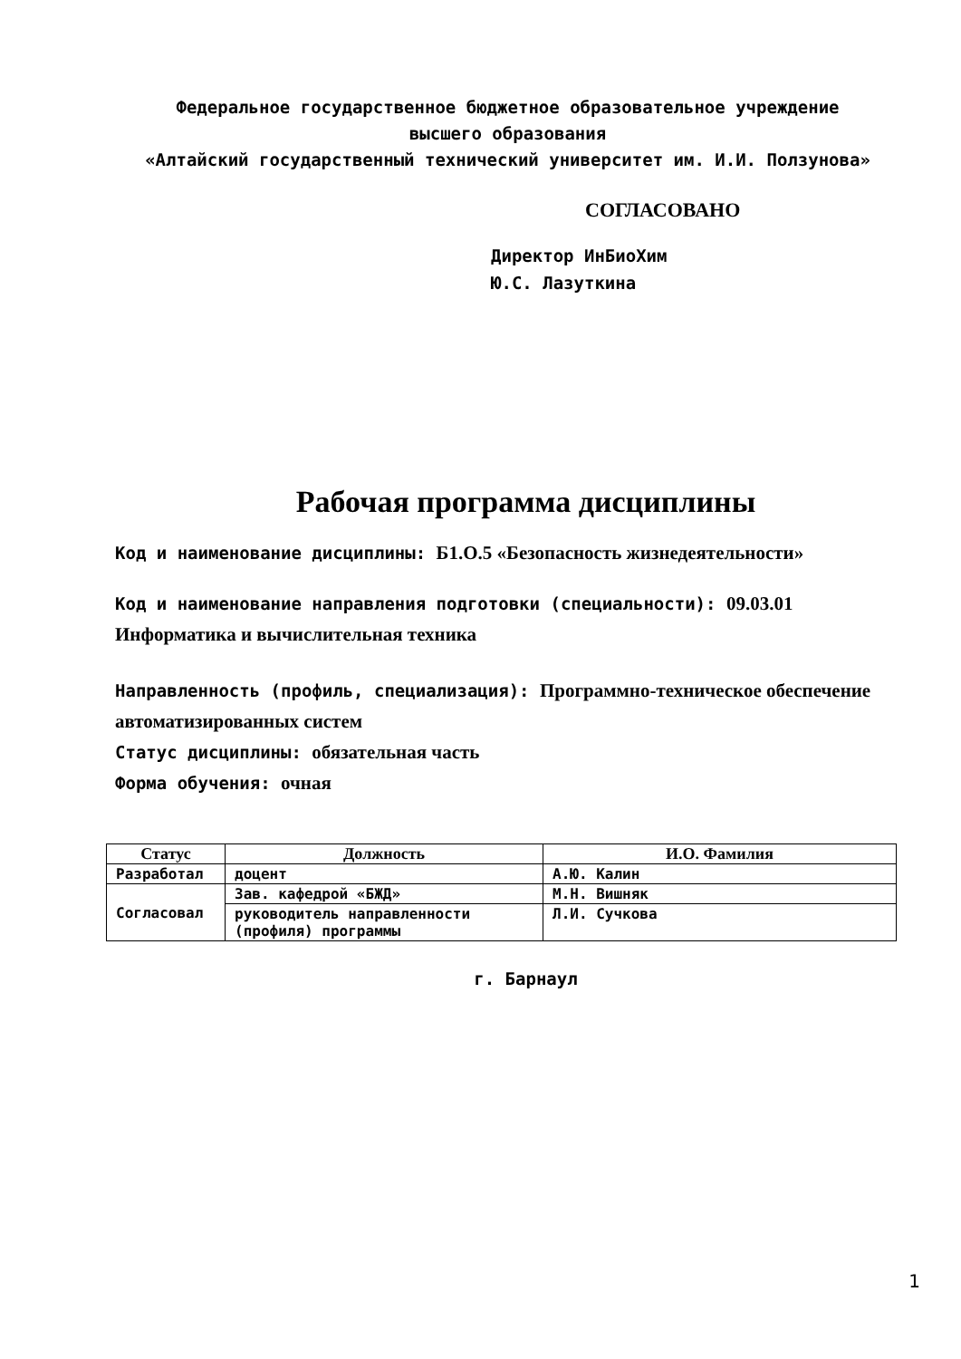Федеральное государственное бюджетное образовательное учреждение
высшего образования
«Алтайский государственный технический университет им. И.И. Ползунова»
СОГЛАСОВАНО
Директор ИнБиоХим
Ю.С. Лазуткина
Рабочая программа дисциплины
Код и наименование дисциплины: Б1.О.5 «Безопасность жизнедеятельности»
Код и наименование направления подготовки (специальности): 09.03.01 Информатика и вычислительная техника
Направленность (профиль, специализация): Программно-техническое обеспечение автоматизированных систем
Статус дисциплины: обязательная часть
Форма обучения: очная
| Статус | Должность | И.О. Фамилия |
| --- | --- | --- |
| Разработал | доцент | А.Ю. Калин |
| Согласовал | Зав. кафедрой «БЖД» | М.Н. Вишняк |
| | руководитель направленности (профиля) программы | Л.И. Сучкова |
г. Барнаул
1